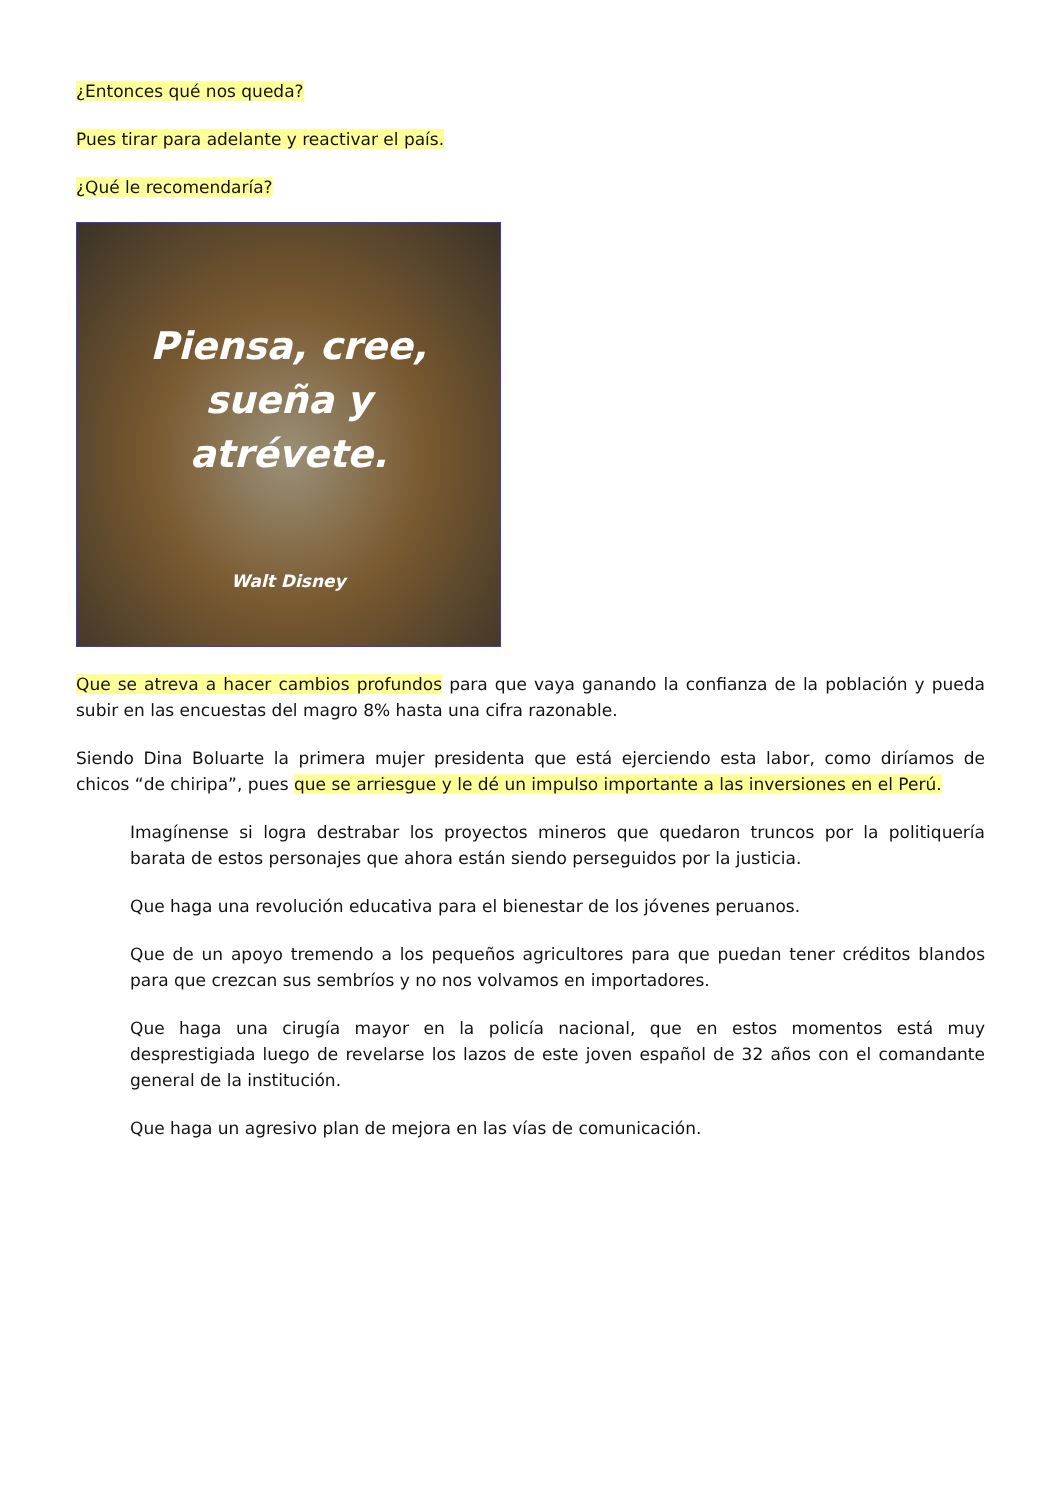¿Entonces qué nos queda?
Pues tirar para adelante y reactivar el país.
¿Qué le recomendaría?
Piensa, cree,
sueña y
atrévete.
Walt Disney
Que se atreva a hacer cambios profundos para que vaya ganando la confianza de la población y pueda subir en las encuestas del magro 8% hasta una cifra razonable.
Siendo Dina Boluarte la primera mujer presidenta que está ejerciendo esta labor, como diríamos de chicos “de chiripa”, pues que se arriesgue y le dé un impulso importante a las inversiones en el Perú.
Imagínense si logra destrabar los proyectos mineros que quedaron truncos por la politiquería barata de estos personajes que ahora están siendo perseguidos por la justicia.
Que haga una revolución educativa para el bienestar de los jóvenes peruanos.
Que de un apoyo tremendo a los pequeños agricultores para que puedan tener créditos blandos para que crezcan sus sembríos y no nos volvamos en importadores.
Que haga una cirugía mayor en la policía nacional, que en estos momentos está muy desprestigiada luego de revelarse los lazos de este joven español de 32 años con el comandante general de la institución.
Que haga un agresivo plan de mejora en las vías de comunicación.